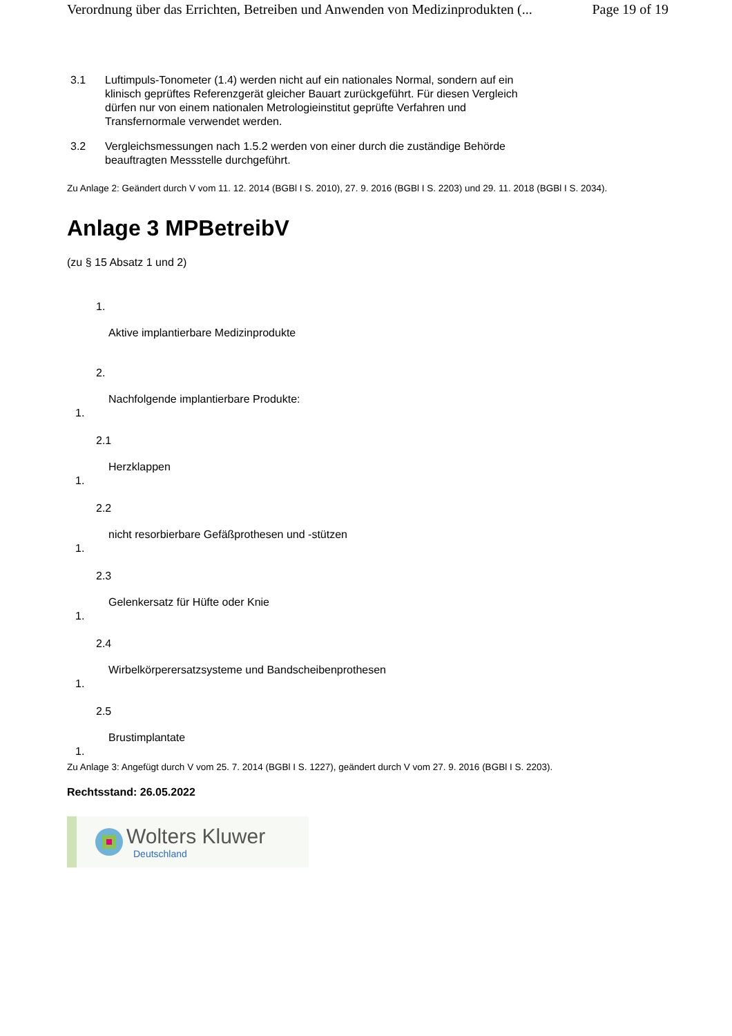Verordnung über das Errichten, Betreiben und Anwenden von Medizinprodukten (... Page 19 of 19
3.1 Luftimpuls-Tonometer (1.4) werden nicht auf ein nationales Normal, sondern auf ein klinisch geprüftes Referenzgerät gleicher Bauart zurückgeführt. Für diesen Vergleich dürfen nur von einem nationalen Metrologieinstitut geprüfte Verfahren und Transfernormale verwendet werden.
3.2 Vergleichsmessungen nach 1.5.2 werden von einer durch die zuständige Behörde beauftragten Messstelle durchgeführt.
Zu Anlage 2: Geändert durch V vom 11. 12. 2014 (BGBl I S. 2010), 27. 9. 2016 (BGBl I S. 2203) und 29. 11. 2018 (BGBl I S. 2034).
Anlage 3 MPBetreibV
(zu § 15 Absatz 1 und 2)
1.
Aktive implantierbare Medizinprodukte
2.
Nachfolgende implantierbare Produkte:
1.
2.1
Herzklappen
1.
2.2
nicht resorbierbare Gefäßprothesen und -stützen
1.
2.3
Gelenkersatz für Hüfte oder Knie
1.
2.4
Wirbelkörperersatzsysteme und Bandscheibenprothesen
1.
2.5
Brustimplantate
1.
Zu Anlage 3: Angefügt durch V vom 25. 7. 2014 (BGBl I S. 1227), geändert durch V vom 27. 9. 2016 (BGBl I S. 2203).
Rechtsstand: 26.05.2022
Wolters Kluwer
Deutschland